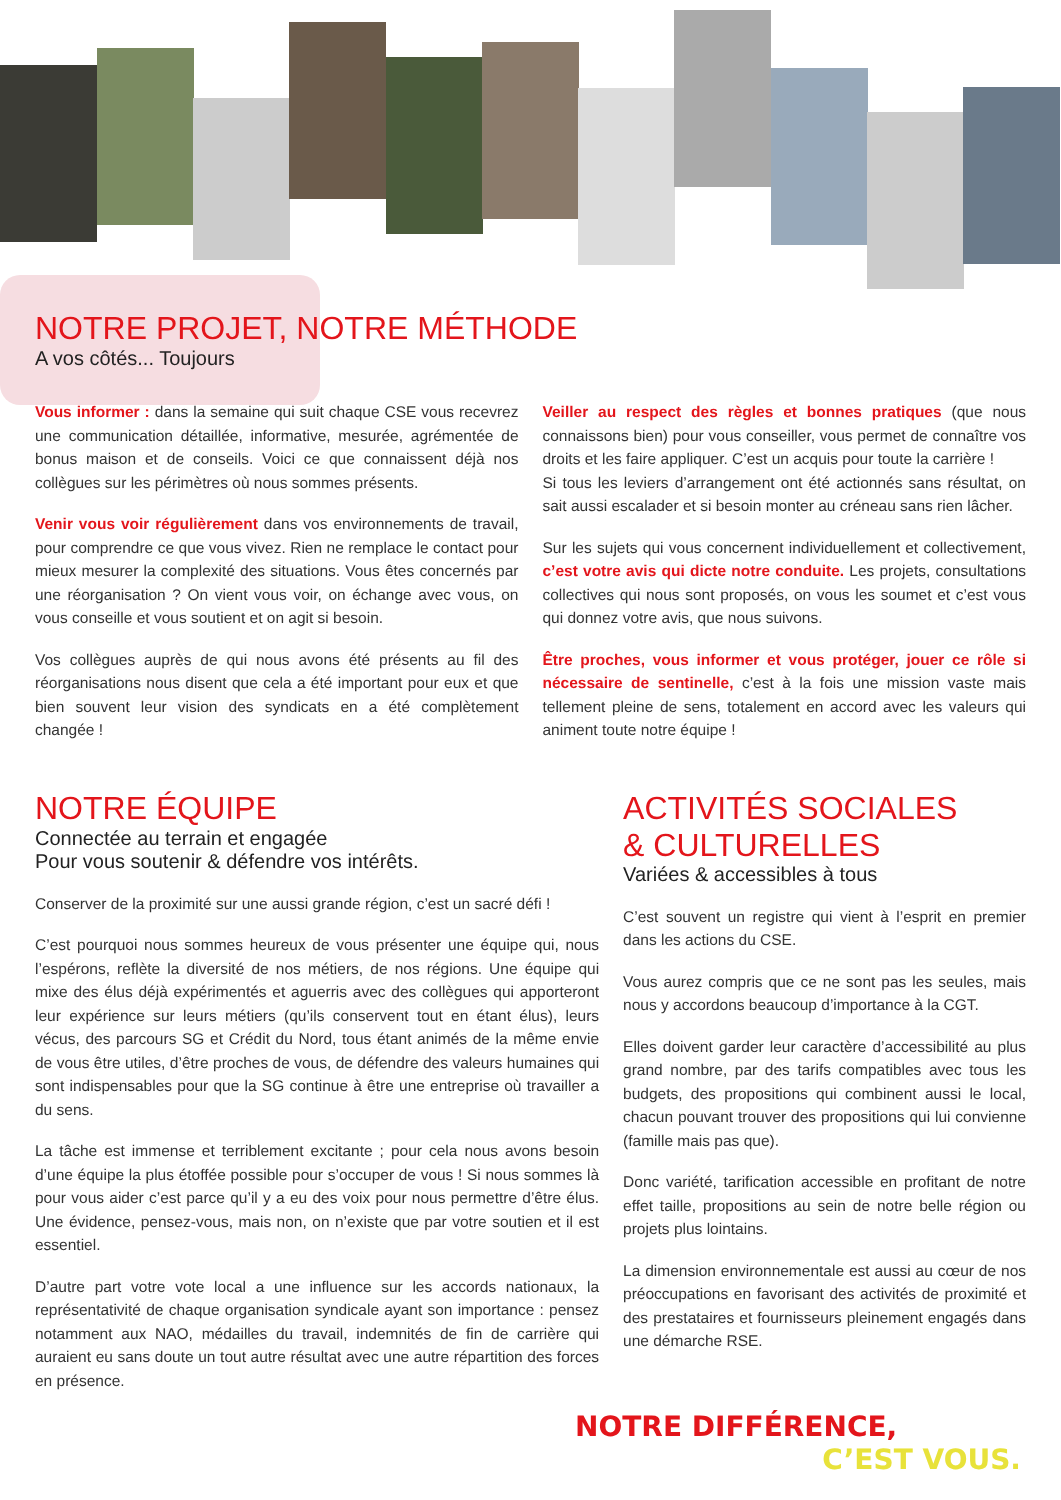NOTRE PROJET, NOTRE MÉTHODE
A vos côtés... Toujours
Vous informer : dans la semaine qui suit chaque CSE vous recevrez une communication détaillée, informative, mesurée, agrémentée de bonus maison et de conseils. Voici ce que connaissent déjà nos collègues sur les périmètres où nous sommes présents.
Venir vous voir régulièrement dans vos environnements de travail, pour comprendre ce que vous vivez. Rien ne remplace le contact pour mieux mesurer la complexité des situations. Vous êtes concernés par une réorganisation ? On vient vous voir, on échange avec vous, on vous conseille et vous soutient et on agit si besoin.
Vos collègues auprès de qui nous avons été présents au fil des réorganisations nous disent que cela a été important pour eux et que bien souvent leur vision des syndicats en a été complètement changée !
Veiller au respect des règles et bonnes pratiques (que nous connaissons bien) pour vous conseiller, vous permet de connaître vos droits et les faire appliquer. C’est un acquis pour toute la carrière !
Si tous les leviers d’arrangement ont été actionnés sans résultat, on sait aussi escalader et si besoin monter au créneau sans rien lâcher.
Sur les sujets qui vous concernent individuellement et collectivement, c’est votre avis qui dicte notre conduite. Les projets, consultations collectives qui nous sont proposés, on vous les soumet et c’est vous qui donnez votre avis, que nous suivons.
Être proches, vous informer et vous protéger, jouer ce rôle si nécessaire de sentinelle, c’est à la fois une mission vaste mais tellement pleine de sens, totalement en accord avec les valeurs qui animent toute notre équipe !
NOTRE ÉQUIPE
Connectée au terrain et engagée
Pour vous soutenir & défendre vos intérêts.
Conserver de la proximité sur une aussi grande région, c’est un sacré défi !
C’est pourquoi nous sommes heureux de vous présenter une équipe qui, nous l’espérons, reflète la diversité de nos métiers, de nos régions. Une équipe qui mixe des élus déjà expérimentés et aguerris avec des collègues qui apporteront leur expérience sur leurs métiers (qu’ils conservent tout en étant élus), leurs vécus, des parcours SG et Crédit du Nord, tous étant animés de la même envie de vous être utiles, d’être proches de vous, de défendre des valeurs humaines qui sont indispensables pour que la SG continue à être une entreprise où travailler a du sens.
La tâche est immense et terriblement excitante ; pour cela nous avons besoin d’une équipe la plus étoffée possible pour s’occuper de vous ! Si nous sommes là pour vous aider c’est parce qu’il y a eu des voix pour nous permettre d’être élus. Une évidence, pensez-vous, mais non, on n’existe que par votre soutien et il est essentiel.
D’autre part votre vote local a une influence sur les accords nationaux, la représentativité de chaque organisation syndicale ayant son importance : pensez notamment aux NAO, médailles du travail, indemnités de fin de carrière qui auraient eu sans doute un tout autre résultat avec une autre répartition des forces en présence.
ACTIVITÉS SOCIALES
& CULTURELLES
Variées & accessibles à tous
C’est souvent un registre qui vient à l’esprit en premier dans les actions du CSE.
Vous aurez compris que ce ne sont pas les seules, mais nous y accordons beaucoup d’importance à la CGT.
Elles doivent garder leur caractère d’accessibilité au plus grand nombre, par des tarifs compatibles avec tous les budgets, des propositions qui combinent aussi le local, chacun pouvant trouver des propositions qui lui convienne (famille mais pas que).
Donc variété, tarification accessible en profitant de notre effet taille, propositions au sein de notre belle région ou projets plus lointains.
La dimension environnementale est aussi au cœur de nos préoccupations en favorisant des activités de proximité et des prestataires et fournisseurs pleinement engagés dans une démarche RSE.
NOTRE DIFFÉRENCE,
C’EST VOUS.